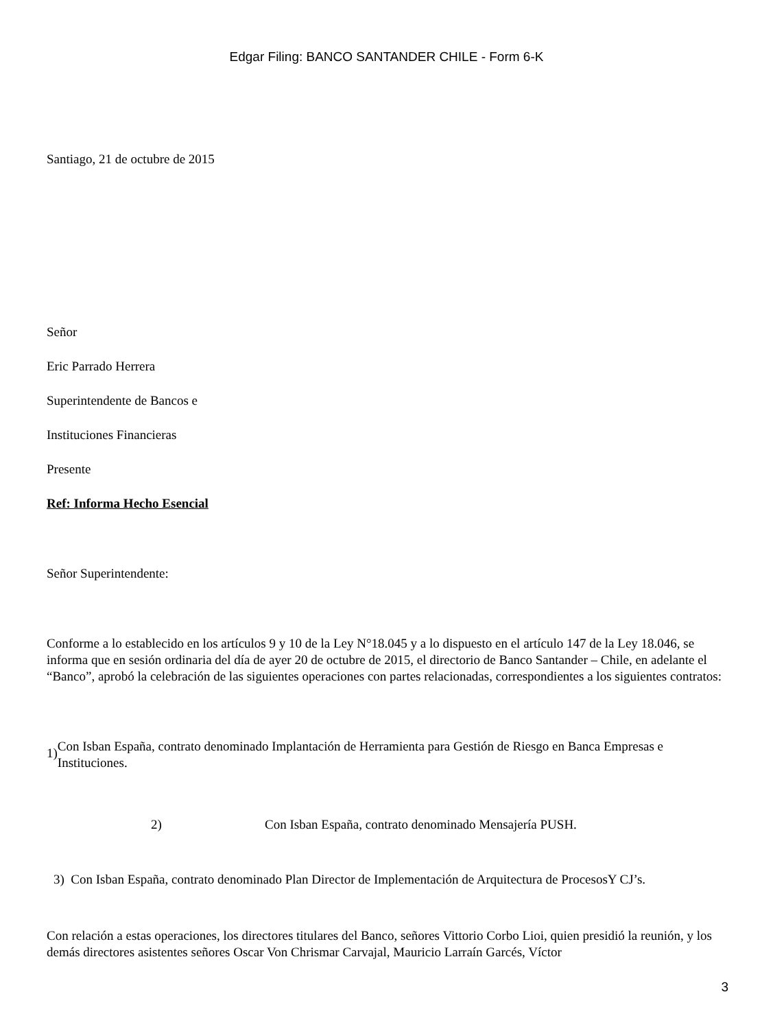Edgar Filing: BANCO SANTANDER CHILE - Form 6-K
Santiago, 21 de octubre de 2015
Señor
Eric Parrado Herrera
Superintendente de Bancos e
Instituciones Financieras
Presente
Ref: Informa Hecho Esencial
Señor Superintendente:
Conforme a lo establecido en los artículos 9 y 10 de la Ley N°18.045 y a lo dispuesto en el artículo 147 de la Ley 18.046, se informa que en sesión ordinaria del día de ayer 20 de octubre de 2015, el directorio de Banco Santander – Chile, en adelante el “Banco”, aprobó la celebración de las siguientes operaciones con partes relacionadas, correspondientes a los siguientes contratos:
1) Con Isban España, contrato denominado Implantación de Herramienta para Gestión de Riesgo en Banca Empresas e Instituciones.
2) Con Isban España, contrato denominado Mensajería PUSH.
3) Con Isban España, contrato denominado Plan Director de Implementación de Arquitectura de ProcesosY CJ’s.
Con relación a estas operaciones, los directores titulares del Banco, señores Vittorio Corbo Lioi, quien presidió la reunión, y los demás directores asistentes señores Oscar Von Chrismar Carvajal, Mauricio Larraín Garcés, Víctor
3